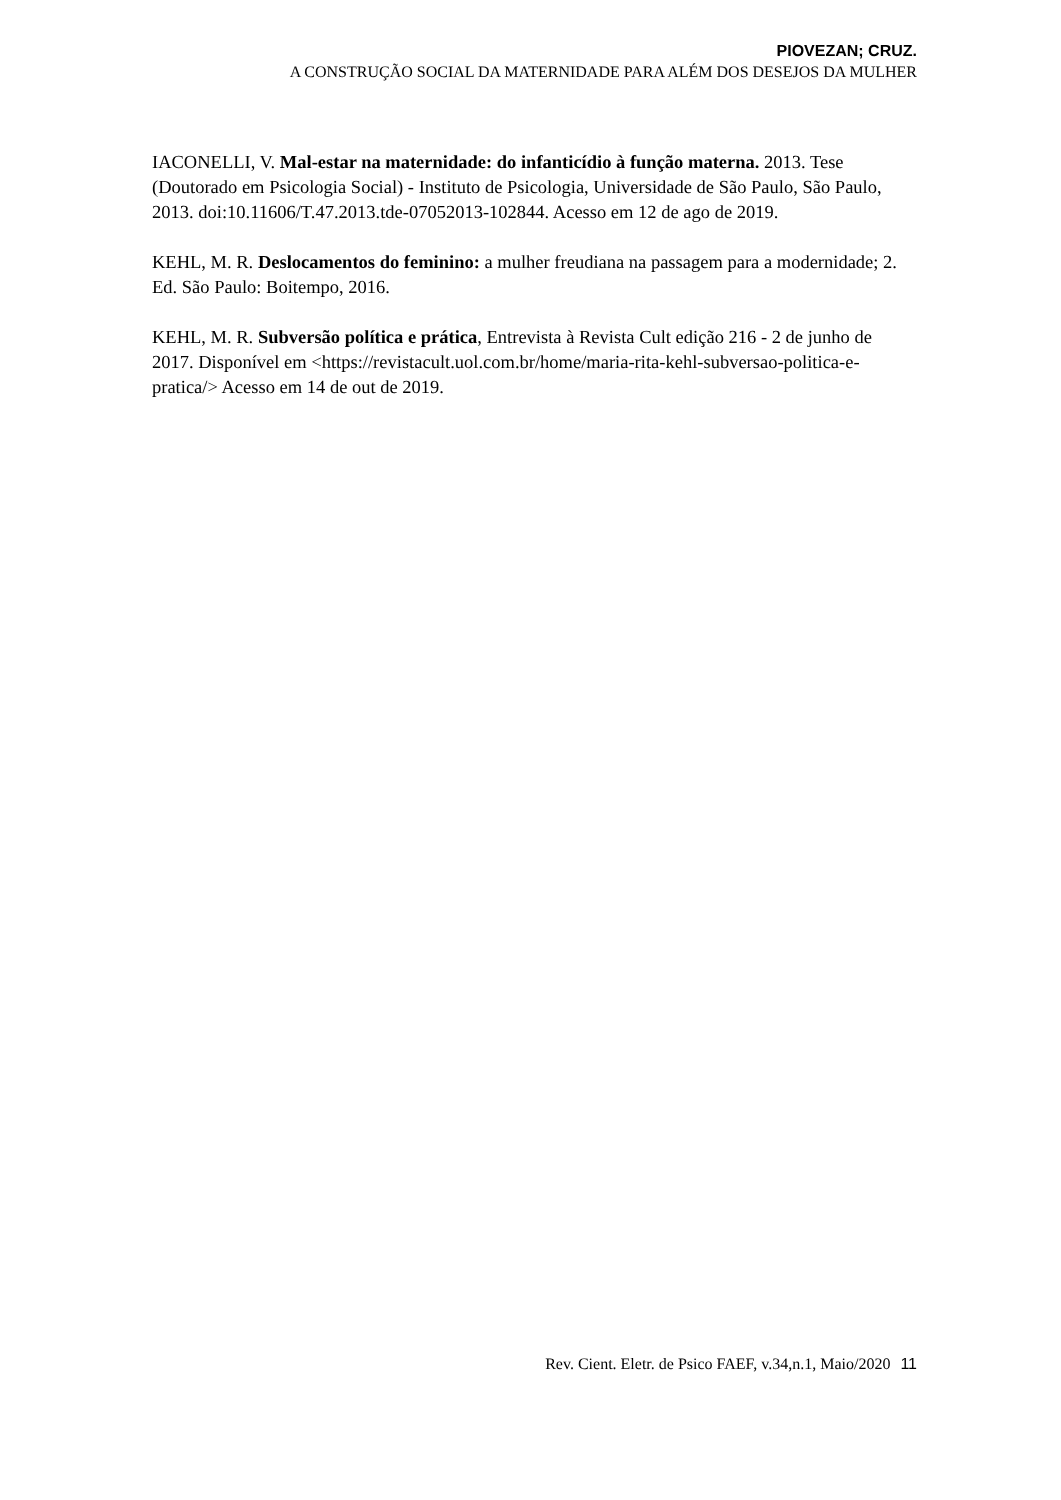PIOVEZAN; CRUZ.
A CONSTRUÇÃO SOCIAL DA MATERNIDADE PARA ALÉM DOS DESEJOS DA MULHER
IACONELLI, V. Mal-estar na maternidade: do infanticídio à função materna. 2013. Tese (Doutorado em Psicologia Social) - Instituto de Psicologia, Universidade de São Paulo, São Paulo, 2013. doi:10.11606/T.47.2013.tde-07052013-102844. Acesso em 12 de ago de 2019.
KEHL, M. R. Deslocamentos do feminino: a mulher freudiana na passagem para a modernidade; 2. Ed. São Paulo: Boitempo, 2016.
KEHL, M. R. Subversão política e prática, Entrevista à Revista Cult edição 216 - 2 de junho de 2017. Disponível em <https://revistacult.uol.com.br/home/maria-rita-kehl-subversao-politica-e-pratica/> Acesso em 14 de out de 2019.
Rev. Cient. Eletr. de Psico FAEF, v.34,n.1, Maio/2020 11